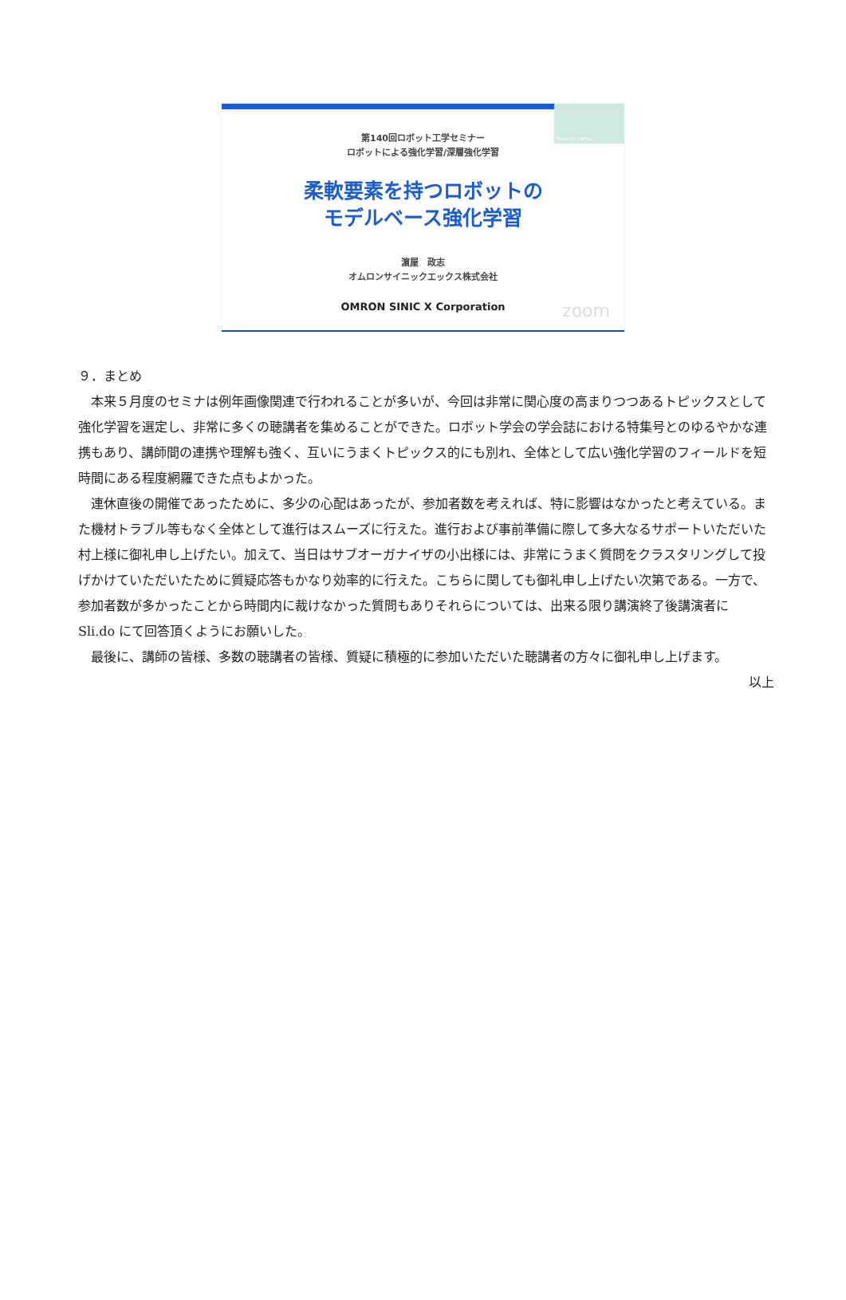Masashi Hama...
第140回ロボット工学セミナー
ロボットによる強化学習/深層強化学習
柔軟要素を持つロボットの
モデルベース強化学習
濵屋　政志
オムロンサイニックエックス株式会社
OMRON SINIC X Corporation
zoom
９．まとめ
本来５月度のセミナは例年画像関連で行われることが多いが、今回は非常に関心度の高まりつつあるトピックスとして強化学習を選定し、非常に多くの聴講者を集めることができた。ロボット学会の学会誌における特集号とのゆるやかな連携もあり、講師間の連携や理解も強く、互いにうまくトピックス的にも別れ、全体として広い強化学習のフィールドを短時間にある程度網羅できた点もよかった。
連休直後の開催であったために、多少の心配はあったが、参加者数を考えれば、特に影響はなかったと考えている。また機材トラブル等もなく全体として進行はスムーズに行えた。進行および事前準備に際して多大なるサポートいただいた村上様に御礼申し上げたい。加えて、当日はサブオーガナイザの小出様には、非常にうまく質問をクラスタリングして投げかけていただいたために質疑応答もかなり効率的に行えた。こちらに関しても御礼申し上げたい次第である。一方で、参加者数が多かったことから時間内に裁けなかった質問もありそれらについては、出来る限り講演終了後講演者に Sli.do にて回答頂くようにお願いした。
最後に、講師の皆様、多数の聴講者の皆様、質疑に積極的に参加いただいた聴講者の方々に御礼申し上げます。
以上